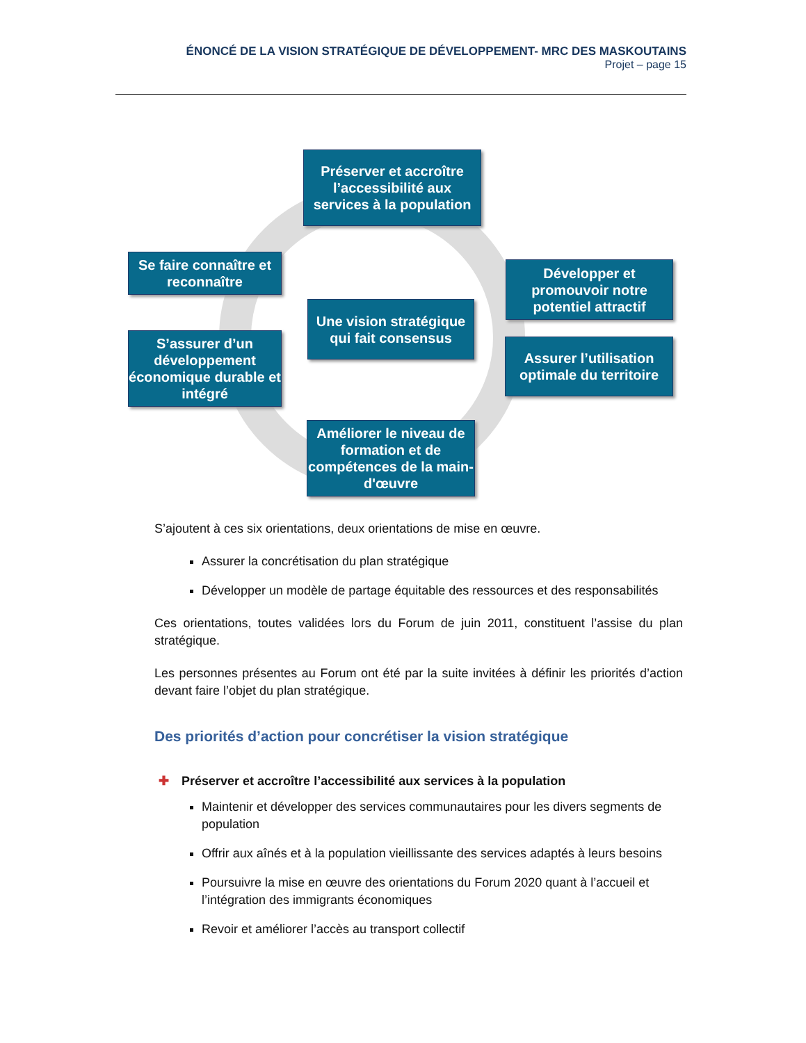ÉNONCÉ DE LA VISION STRATÉGIQUE DE DÉVELOPPEMENT- MRC DES MASKOUTAINS
Projet – page 15
Préserver et accroître l’accessibilité aux services à la population
Se faire connaître et reconnaître
Développer et promouvoir notre potentiel attractif
Une vision stratégique qui fait consensus
S’assurer d’un développement économique durable et intégré
Assurer l’utilisation optimale du territoire
Améliorer le niveau de formation et de compétences de la main-d'œuvre
S’ajoutent à ces six orientations, deux orientations de mise en œuvre.
Assurer la concrétisation du plan stratégique
Développer un modèle de partage équitable des ressources et des responsabilités
Ces orientations, toutes validées lors du Forum de juin 2011, constituent l’assise du plan stratégique.
Les personnes présentes au Forum ont été par la suite invitées à définir les priorités d’action devant faire l’objet du plan stratégique.
Des priorités d’action pour concrétiser la vision stratégique
✚ Préserver et accroître l’accessibilité aux services à la population
Maintenir et développer des services communautaires pour les divers segments de population
Offrir aux aînés et à la population vieillissante des services adaptés à leurs besoins
Poursuivre la mise en œuvre des orientations du Forum 2020 quant à l’accueil et l’intégration des immigrants économiques
Revoir et améliorer l’accès au transport collectif